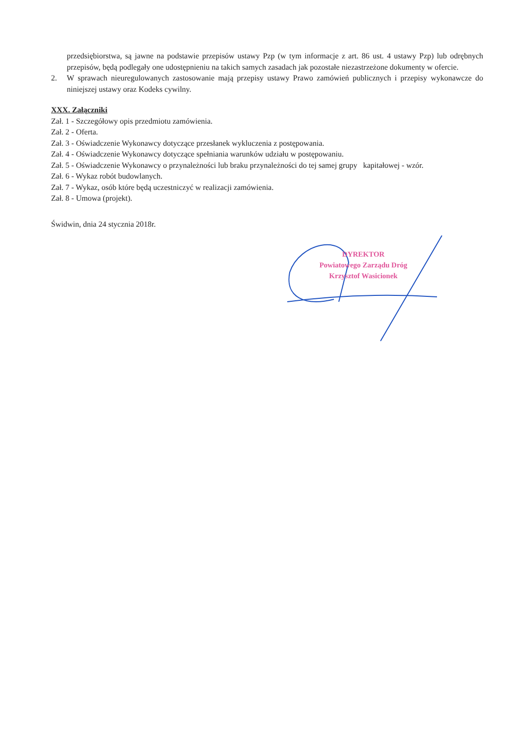przedsiębiorstwa, są jawne na podstawie przepisów ustawy Pzp (w tym informacje z art. 86 ust. 4 ustawy Pzp) lub odrębnych przepisów, będą podlegały one udostępnieniu na takich samych zasadach jak pozostałe niezastrzeżone dokumenty w ofercie.
2. W sprawach nieuregulowanych zastosowanie mają przepisy ustawy Prawo zamówień publicznych i przepisy wykonawcze do niniejszej ustawy oraz Kodeks cywilny.
XXX. Załączniki
Zał. 1 - Szczegółowy opis przedmiotu zamówienia.
Zał. 2 - Oferta.
Zał. 3 - Oświadczenie Wykonawcy dotyczące przesłanek wykluczenia z postępowania.
Zał. 4 - Oświadczenie Wykonawcy dotyczące spełniania warunków udziału w postępowaniu.
Zał. 5 - Oświadczenie Wykonawcy o przynależności lub braku przynależności do tej samej grupy kapitałowej - wzór.
Zał. 6 - Wykaz robót budowlanych.
Zał. 7 - Wykaz, osób które będą uczestniczyć w realizacji zamówienia.
Zał. 8 - Umowa (projekt).
Świdwin, dnia 24 stycznia 2018r.
DYREKTOR
Powiatowego Zarządu Dróg
Krzysztof Wasicionek